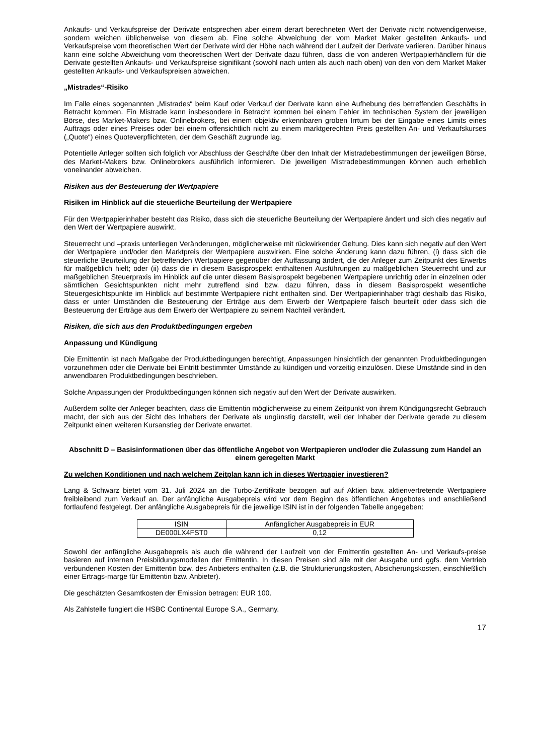Ankaufs- und Verkaufspreise der Derivate entsprechen aber einem derart berechneten Wert der Derivate nicht notwendigerweise, sondern weichen üblicherweise von diesem ab. Eine solche Abweichung der vom Market Maker gestellten Ankaufs- und Verkaufspreise vom theoretischen Wert der Derivate wird der Höhe nach während der Laufzeit der Derivate variieren. Darüber hinaus kann eine solche Abweichung vom theoretischen Wert der Derivate dazu führen, dass die von anderen Wertpapierhändlern für die Derivate gestellten Ankaufs- und Verkaufspreise signifikant (sowohl nach unten als auch nach oben) von den von dem Market Maker gestellten Ankaufs- und Verkaufspreisen abweichen.
„Mistrades“-Risiko
Im Falle eines sogenannten „Mistrades“ beim Kauf oder Verkauf der Derivate kann eine Aufhebung des betreffenden Geschäfts in Betracht kommen. Ein Mistrade kann insbesondere in Betracht kommen bei einem Fehler im technischen System der jeweiligen Börse, des Market-Makers bzw. Onlinebrokers, bei einem objektiv erkennbaren groben Irrtum bei der Eingabe eines Limits eines Auftrags oder eines Preises oder bei einem offensichtlich nicht zu einem marktgerechten Preis gestellten An- und Verkaufskurses („Quote“) eines Quoteverpflichteten, der dem Geschäft zugrunde lag.
Potentielle Anleger sollten sich folglich vor Abschluss der Geschäfte über den Inhalt der Mistradebestimmungen der jeweiligen Börse, des Market-Makers bzw. Onlinebrokers ausführlich informieren. Die jeweiligen Mistradebestimmungen können auch erheblich voneinander abweichen.
Risiken aus der Besteuerung der Wertpapiere
Risiken im Hinblick auf die steuerliche Beurteilung der Wertpapiere
Für den Wertpapierinhaber besteht das Risiko, dass sich die steuerliche Beurteilung der Wertpapiere ändert und sich dies negativ auf den Wert der Wertpapiere auswirkt.
Steuerrecht und –praxis unterliegen Veränderungen, möglicherweise mit rückwirkender Geltung. Dies kann sich negativ auf den Wert der Wertpapiere und/oder den Marktpreis der Wertpapiere auswirken. Eine solche Änderung kann dazu führen, (i) dass sich die steuerliche Beurteilung der betreffenden Wertpapiere gegenüber der Auffassung ändert, die der Anleger zum Zeitpunkt des Erwerbs für maßgeblich hielt; oder (ii) dass die in diesem Basisprospekt enthaltenen Ausführungen zu maßgeblichen Steuerrecht und zur maßgeblichen Steuerpraxis im Hinblick auf die unter diesem Basisprospekt begebenen Wertpapiere unrichtig oder in einzelnen oder sämtlichen Gesichtspunkten nicht mehr zutreffend sind bzw. dazu führen, dass in diesem Basisprospekt wesentliche Steuergesichtspunkte im Hinblick auf bestimmte Wertpapiere nicht enthalten sind. Der Wertpapierinhaber trägt deshalb das Risiko, dass er unter Umständen die Besteuerung der Erträge aus dem Erwerb der Wertpapiere falsch beurteilt oder dass sich die Besteuerung der Erträge aus dem Erwerb der Wertpapiere zu seinem Nachteil verändert.
Risiken, die sich aus den Produktbedingungen ergeben
Anpassung und Kündigung
Die Emittentin ist nach Maßgabe der Produktbedingungen berechtigt, Anpassungen hinsichtlich der genannten Produktbedingungen vorzunehmen oder die Derivate bei Eintritt bestimmter Umstände zu kündigen und vorzeitig einzulösen. Diese Umstände sind in den anwendbaren Produktbedingungen beschrieben.
Solche Anpassungen der Produktbedingungen können sich negativ auf den Wert der Derivate auswirken.
Außerdem sollte der Anleger beachten, dass die Emittentin möglicherweise zu einem Zeitpunkt von ihrem Kündigungsrecht Gebrauch macht, der sich aus der Sicht des Inhabers der Derivate als ungünstig darstellt, weil der Inhaber der Derivate gerade zu diesem Zeitpunkt einen weiteren Kursanstieg der Derivate erwartet.
Abschnitt D – Basisinformationen über das öffentliche Angebot von Wertpapieren und/oder die Zulassung zum Handel an einem geregelten Markt
Zu welchen Konditionen und nach welchem Zeitplan kann ich in dieses Wertpapier investieren?
Lang & Schwarz bietet vom 31. Juli 2024 an die Turbo-Zertifikate bezogen auf auf Aktien bzw. aktienvertretende Wertpapiere freibleibend zum Verkauf an. Der anfängliche Ausgabepreis wird vor dem Beginn des öffentlichen Angebotes und anschließend fortlaufend festgelegt. Der anfängliche Ausgabepreis für die jeweilige ISIN ist in der folgenden Tabelle angegeben:
| ISIN | Anfänglicher Ausgabepreis in EUR |
| --- | --- |
| DE000LX4FST0 | 0,12 |
Sowohl der anfängliche Ausgabepreis als auch die während der Laufzeit von der Emittentin gestellten An- und Verkaufs-preise basieren auf internen Preisbildungsmodellen der Emittentin. In diesen Preisen sind alle mit der Ausgabe und ggfs. dem Vertrieb verbundenen Kosten der Emittentin bzw. des Anbieters enthalten (z.B. die Strukturierungskosten, Absicherungskosten, einschließlich einer Ertrags-marge für Emittentin bzw. Anbieter).
Die geschätzten Gesamtkosten der Emission betragen: EUR 100.
Als Zahlstelle fungiert die HSBC Continental Europe S.A., Germany.
17